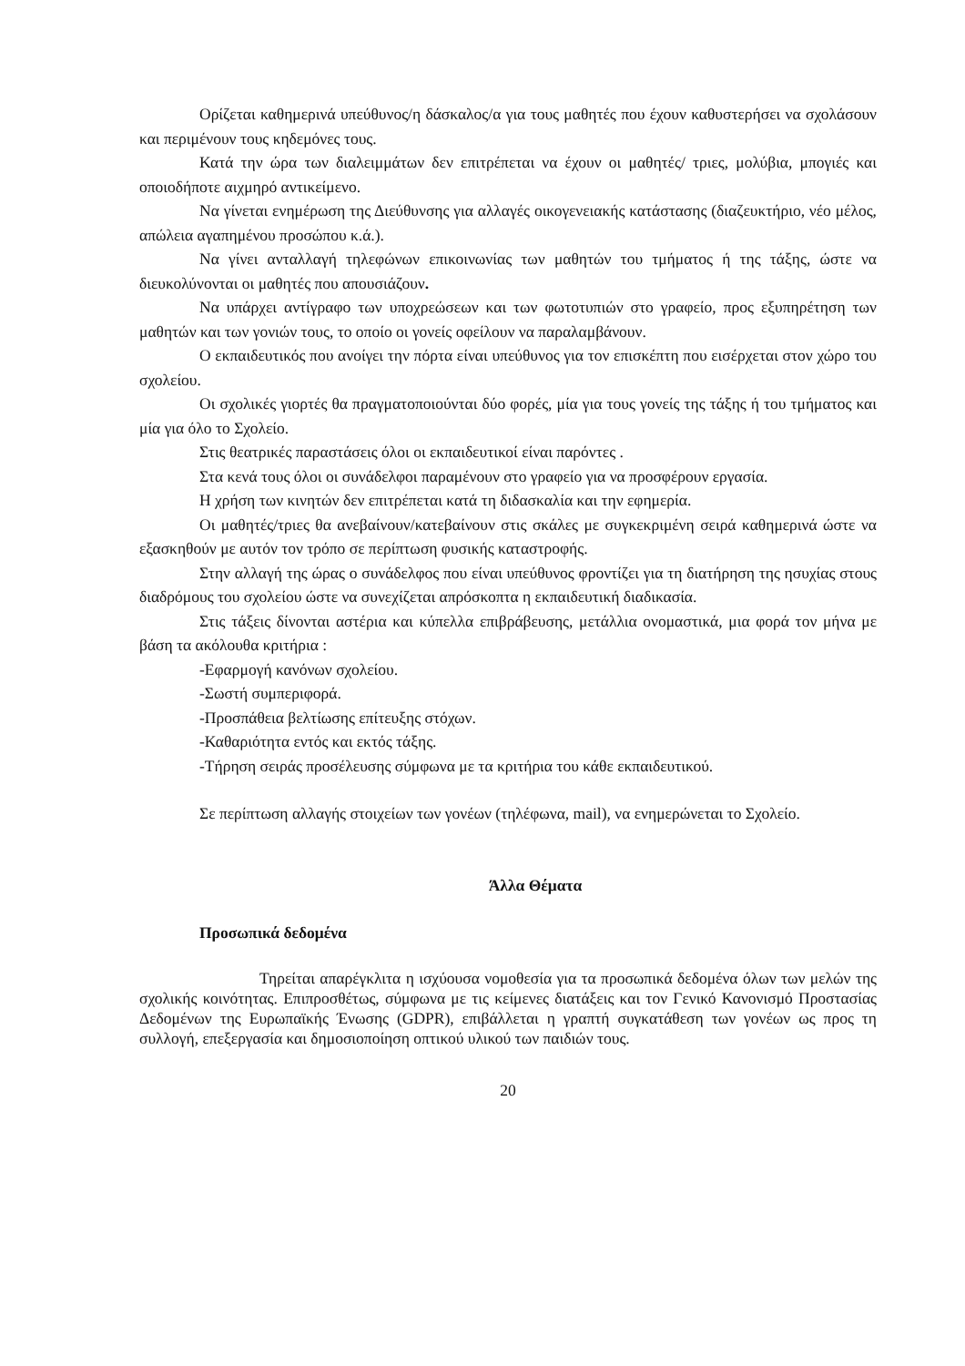Ορίζεται καθημερινά υπεύθυνος/η δάσκαλος/α για τους μαθητές που έχουν καθυστερήσει να σχολάσουν και περιμένουν τους κηδεμόνες τους.
Κατά την ώρα των διαλειμμάτων δεν επιτρέπεται να έχουν οι μαθητές/ τριες, μολύβια, μπογιές και οποιοδήποτε αιχμηρό αντικείμενο.
Να γίνεται ενημέρωση της Διεύθυνσης για αλλαγές οικογενειακής κατάστασης (διαζευκτήριο, νέο μέλος, απώλεια αγαπημένου προσώπου κ.ά.).
Να γίνει ανταλλαγή τηλεφώνων επικοινωνίας των μαθητών του τμήματος ή της τάξης, ώστε να διευκολύνονται οι μαθητές που απουσιάζουν.
Να υπάρχει αντίγραφο των υποχρεώσεων και των φωτοτυπιών στο γραφείο, προς εξυπηρέτηση των μαθητών και των γονιών τους, το οποίο οι γονείς οφείλουν να παραλαμβάνουν.
Ο εκπαιδευτικός που ανοίγει την πόρτα είναι υπεύθυνος για τον επισκέπτη που εισέρχεται στον χώρο του σχολείου.
Οι σχολικές γιορτές θα πραγματοποιούνται δύο φορές, μία για τους γονείς της τάξης ή του τμήματος και μία για όλο το Σχολείο.
Στις θεατρικές παραστάσεις όλοι οι εκπαιδευτικοί είναι παρόντες .
Στα κενά τους όλοι οι συνάδελφοι παραμένουν στο γραφείο για να προσφέρουν εργασία.
Η χρήση των κινητών δεν επιτρέπεται κατά τη διδασκαλία και την εφημερία.
Οι μαθητές/τριες θα ανεβαίνουν/κατεβαίνουν στις σκάλες με συγκεκριμένη σειρά καθημερινά ώστε να εξασκηθούν με αυτόν τον τρόπο σε περίπτωση φυσικής καταστροφής.
Στην αλλαγή της ώρας ο συνάδελφος που είναι υπεύθυνος φροντίζει για τη διατήρηση της ησυχίας στους διαδρόμους του σχολείου ώστε να συνεχίζεται απρόσκοπτα η εκπαιδευτική διαδικασία.
Στις τάξεις δίνονται αστέρια και κύπελλα επιβράβευσης, μετάλλια ονομαστικά, μια φορά τον μήνα με βάση τα ακόλουθα κριτήρια :
-Εφαρμογή κανόνων σχολείου.
-Σωστή συμπεριφορά.
-Προσπάθεια βελτίωσης επίτευξης στόχων.
-Καθαριότητα εντός και εκτός τάξης.
-Τήρηση σειράς προσέλευσης σύμφωνα με τα κριτήρια του κάθε εκπαιδευτικού.
Σε περίπτωση αλλαγής στοιχείων των γονέων (τηλέφωνα, mail), να ενημερώνεται το Σχολείο.
Άλλα Θέματα
Προσωπικά δεδομένα
Τηρείται απαρέγκλιτα η ισχύουσα νομοθεσία για τα προσωπικά δεδομένα όλων των μελών της σχολικής κοινότητας. Επιπροσθέτως, σύμφωνα με τις κείμενες διατάξεις και τον Γενικό Κανονισμό Προστασίας Δεδομένων της Ευρωπαϊκής Ένωσης (GDPR), επιβάλλεται η γραπτή συγκατάθεση των γονέων ως προς τη συλλογή, επεξεργασία και δημοσιοποίηση οπτικού υλικού των παιδιών τους.
20